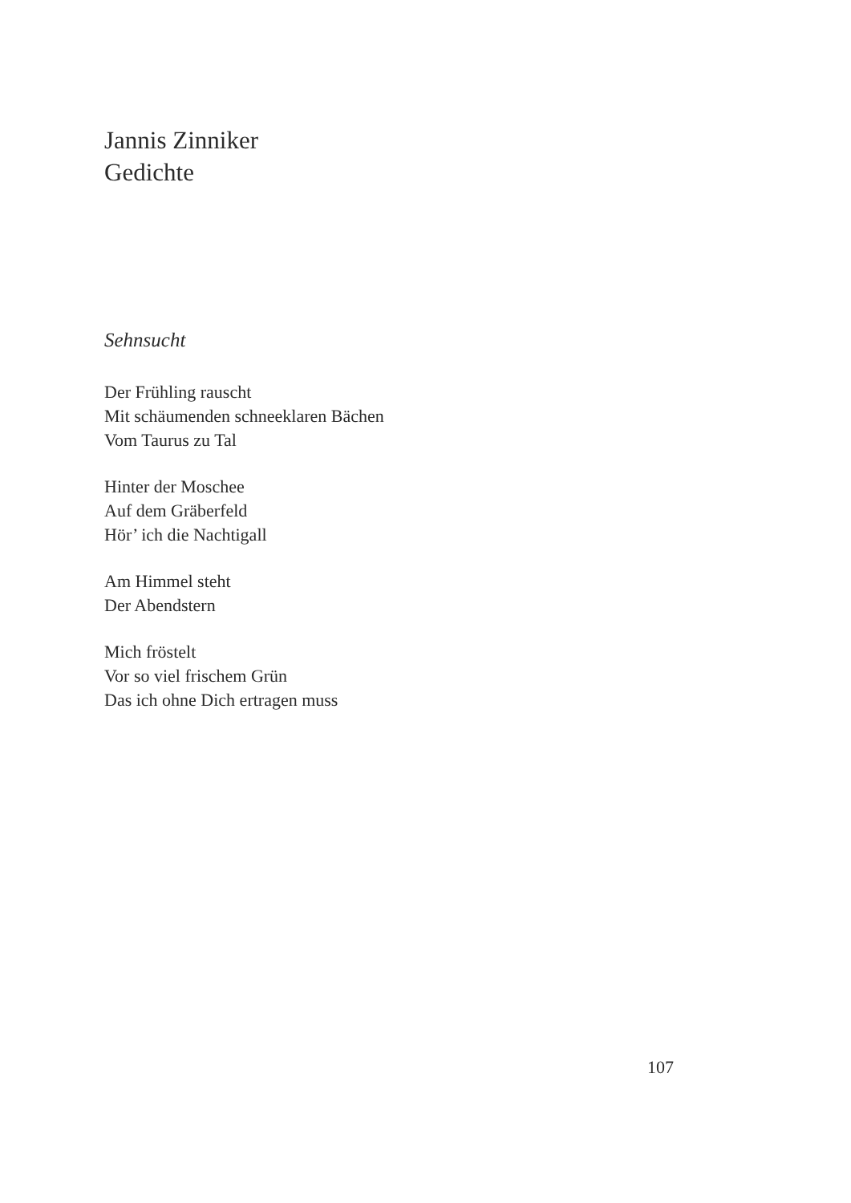Jannis Zinniker
Gedichte
Sehnsucht
Der Frühling rauscht
Mit schäumenden schneeklaren Bächen
Vom Taurus zu Tal
Hinter der Moschee
Auf dem Gräberfeld
Hör’ ich die Nachtigall
Am Himmel steht
Der Abendstern
Mich fröstelt
Vor so viel frischem Grün
Das ich ohne Dich ertragen muss
107